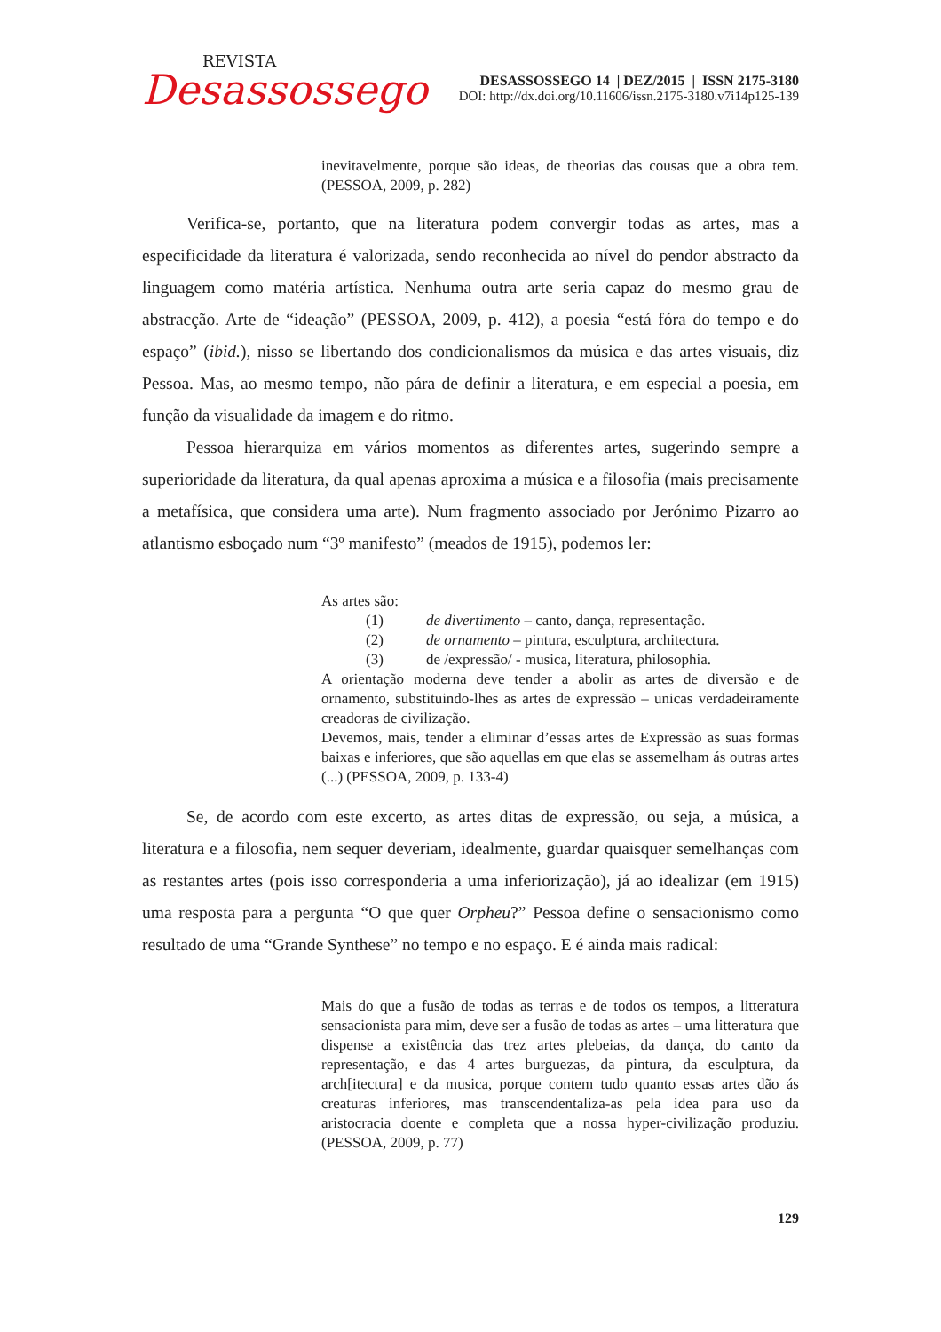REVISTA
Desassossego
DESASSOSSEGO 14 | DEZ/2015 | ISSN 2175-3180
DOI: http://dx.doi.org/10.11606/issn.2175-3180.v7i14p125-139
inevitavelmente, porque são ideas, de theorias das cousas que a obra tem. (PESSOA, 2009, p. 282)
Verifica-se, portanto, que na literatura podem convergir todas as artes, mas a especificidade da literatura é valorizada, sendo reconhecida ao nível do pendor abstracto da linguagem como matéria artística. Nenhuma outra arte seria capaz do mesmo grau de abstracção. Arte de “ideação” (PESSOA, 2009, p. 412), a poesia “está fóra do tempo e do espaço” (ibid.), nisso se libertando dos condicionalismos da música e das artes visuais, diz Pessoa. Mas, ao mesmo tempo, não pára de definir a literatura, e em especial a poesia, em função da visualidade da imagem e do ritmo.
Pessoa hierarquiza em vários momentos as diferentes artes, sugerindo sempre a superioridade da literatura, da qual apenas aproxima a música e a filosofia (mais precisamente a metafísica, que considera uma arte). Num fragmento associado por Jerónimo Pizarro ao atlantismo esboçado num “3º manifesto” (meados de 1915), podemos ler:
As artes são:
(1) de divertimento – canto, dança, representação.
(2) de ornamento – pintura, esculptura, architectura.
(3) de /expressão/ - musica, literatura, philosophia.
A orientação moderna deve tender a abolir as artes de diversão e de ornamento, substituindo-lhes as artes de expressão – unicas verdadeiramente creadoras de civilização.
Devemos, mais, tender a eliminar d’essas artes de Expressão as suas formas baixas e inferiores, que são aquellas em que elas se assemelham ás outras artes (...) (PESSOA, 2009, p. 133-4)
Se, de acordo com este excerto, as artes ditas de expressão, ou seja, a música, a literatura e a filosofia, nem sequer deveriam, idealmente, guardar quaisquer semelhanças com as restantes artes (pois isso corresponderia a uma inferiorização), já ao idealizar (em 1915) uma resposta para a pergunta “O que quer Orpheu?” Pessoa define o sensacionismo como resultado de uma “Grande Synthese” no tempo e no espaço. E é ainda mais radical:
Mais do que a fusão de todas as terras e de todos os tempos, a litteratura sensacionista para mim, deve ser a fusão de todas as artes – uma litteratura que dispense a existência das trez artes plebeias, da dança, do canto da representação, e das 4 artes burguezas, da pintura, da esculptura, da arch[itectura] e da musica, porque contem tudo quanto essas artes dão ás creaturas inferiores, mas transcendentaliza-as pela idea para uso da aristocracia doente e completa que a nossa hyper-civilização produziu. (PESSOA, 2009, p. 77)
129